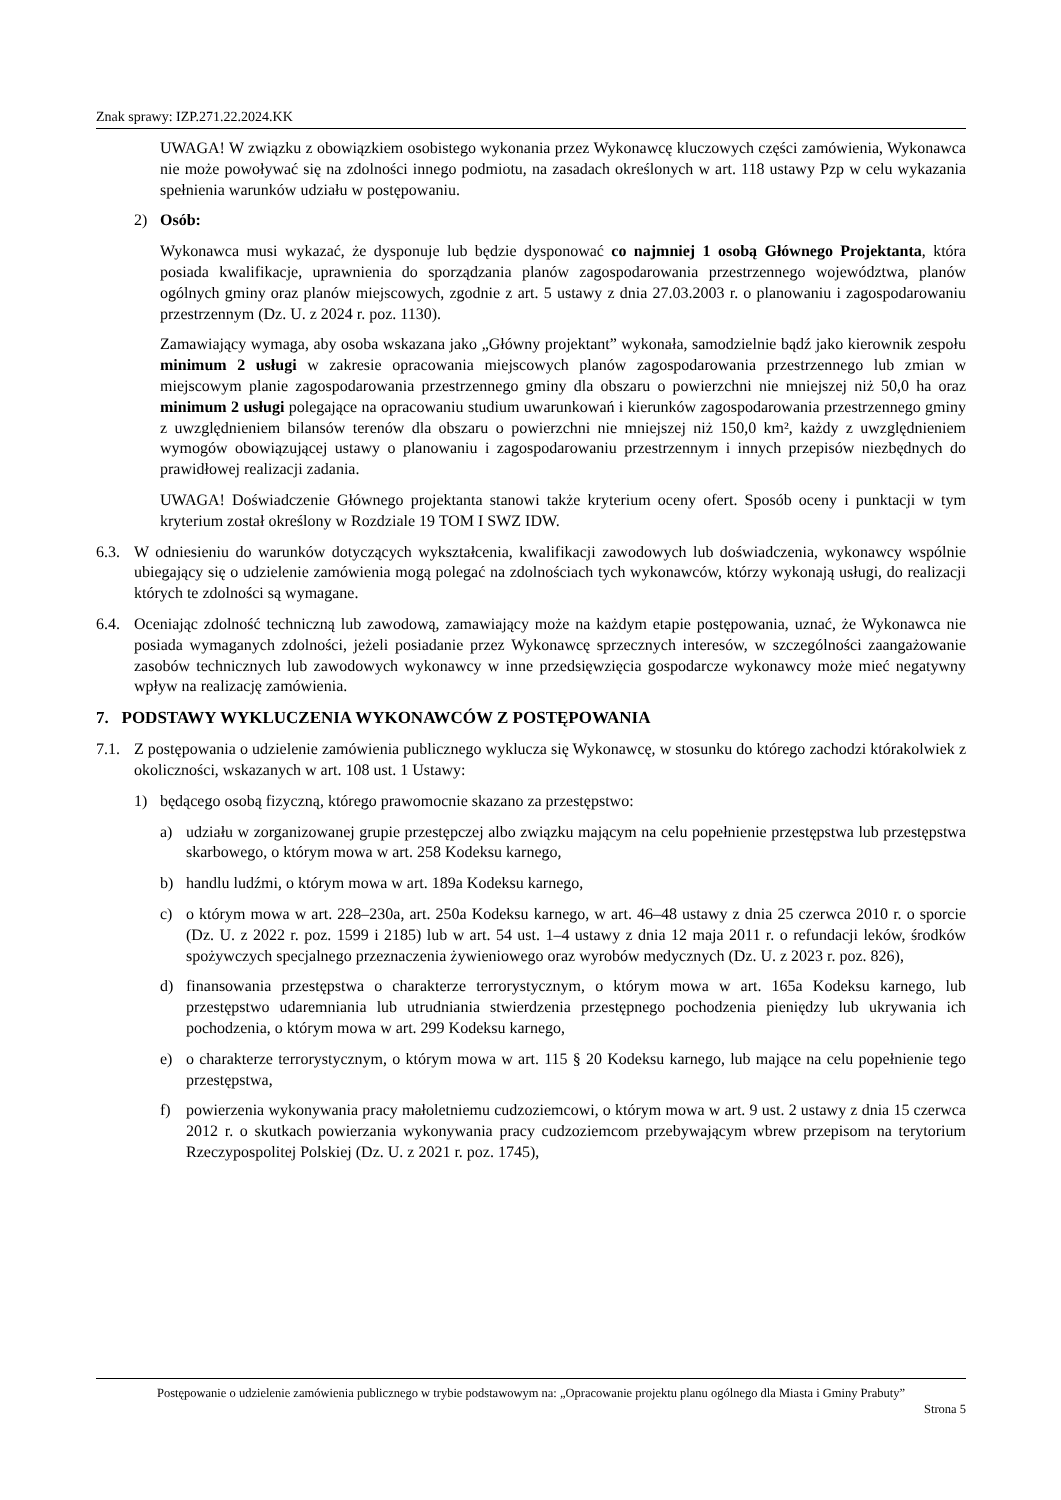Znak sprawy: IZP.271.22.2024.KK
UWAGA! W związku z obowiązkiem osobistego wykonania przez Wykonawcę kluczowych części zamówienia, Wykonawca nie może powoływać się na zdolności innego podmiotu, na zasadach określonych w art. 118 ustawy Pzp w celu wykazania spełnienia warunków udziału w postępowaniu.
2) Osób:
Wykonawca musi wykazać, że dysponuje lub będzie dysponować co najmniej 1 osobą Głównego Projektanta, która posiada kwalifikacje, uprawnienia do sporządzania planów zagospodarowania przestrzennego województwa, planów ogólnych gminy oraz planów miejscowych, zgodnie z art. 5 ustawy z dnia 27.03.2003 r. o planowaniu i zagospodarowaniu przestrzennym (Dz. U. z 2024 r. poz. 1130).
Zamawiający wymaga, aby osoba wskazana jako „Główny projektant” wykonała, samodzielnie bądź jako kierownik zespołu minimum 2 usługi w zakresie opracowania miejscowych planów zagospodarowania przestrzennego lub zmian w miejscowym planie zagospodarowania przestrzennego gminy dla obszaru o powierzchni nie mniejszej niż 50,0 ha oraz minimum 2 usługi polegające na opracowaniu studium uwarunkowań i kierunków zagospodarowania przestrzennego gminy z uwzględnieniem bilansów terenów dla obszaru o powierzchni nie mniejszej niż 150,0 km², każdy z uwzględnieniem wymogów obowiązującej ustawy o planowaniu i zagospodarowaniu przestrzennym i innych przepisów niezbędnych do prawidłowej realizacji zadania.
UWAGA! Doświadczenie Głównego projektanta stanowi także kryterium oceny ofert. Sposób oceny i punktacji w tym kryterium został określony w Rozdziale 19 TOM I SWZ IDW.
6.3. W odniesieniu do warunków dotyczących wykształcenia, kwalifikacji zawodowych lub doświadczenia, wykonawcy wspólnie ubiegający się o udzielenie zamówienia mogą polegać na zdolnościach tych wykonawców, którzy wykonają usługi, do realizacji których te zdolności są wymagane.
6.4. Oceniając zdolność techniczną lub zawodową, zamawiający może na każdym etapie postępowania, uznać, że Wykonawca nie posiada wymaganych zdolności, jeżeli posiadanie przez Wykonawcę sprzecznych interesów, w szczególności zaangażowanie zasobów technicznych lub zawodowych wykonawcy w inne przedsięwzięcia gospodarcze wykonawcy może mieć negatywny wpływ na realizację zamówienia.
7. PODSTAWY WYKLUCZENIA WYKONAWCÓW Z POSTĘPOWANIA
7.1. Z postępowania o udzielenie zamówienia publicznego wyklucza się Wykonawcę, w stosunku do którego zachodzi którakolwiek z okoliczności, wskazanych w art. 108 ust. 1 Ustawy:
1) będącego osobą fizyczną, którego prawomocnie skazano za przestępstwo:
a) udziału w zorganizowanej grupie przestępczej albo związku mającym na celu popełnienie przestępstwa lub przestępstwa skarbowego, o którym mowa w art. 258 Kodeksu karnego,
b) handlu ludźmi, o którym mowa w art. 189a Kodeksu karnego,
c) o którym mowa w art. 228–230a, art. 250a Kodeksu karnego, w art. 46–48 ustawy z dnia 25 czerwca 2010 r. o sporcie (Dz. U. z 2022 r. poz. 1599 i 2185) lub w art. 54 ust. 1–4 ustawy z dnia 12 maja 2011 r. o refundacji leków, środków spożywczych specjalnego przeznaczenia żywieniowego oraz wyrobów medycznych (Dz. U. z 2023 r. poz. 826),
d) finansowania przestępstwa o charakterze terrorystycznym, o którym mowa w art. 165a Kodeksu karnego, lub przestępstwo udaremniania lub utrudniania stwierdzenia przestępnego pochodzenia pieniędzy lub ukrywania ich pochodzenia, o którym mowa w art. 299 Kodeksu karnego,
e) o charakterze terrorystycznym, o którym mowa w art. 115 § 20 Kodeksu karnego, lub mające na celu popełnienie tego przestępstwa,
f) powierzenia wykonywania pracy małoletniemu cudzoziemcowi, o którym mowa w art. 9 ust. 2 ustawy z dnia 15 czerwca 2012 r. o skutkach powierzania wykonywania pracy cudzoziemcom przebywającym wbrew przepisom na terytorium Rzeczypospolitej Polskiej (Dz. U. z 2021 r. poz. 1745),
Postępowanie o udzielenie zamówienia publicznego w trybie podstawowym na: „Opracowanie projektu planu ogólnego dla Miasta i Gminy Prabuty”
Strona 5